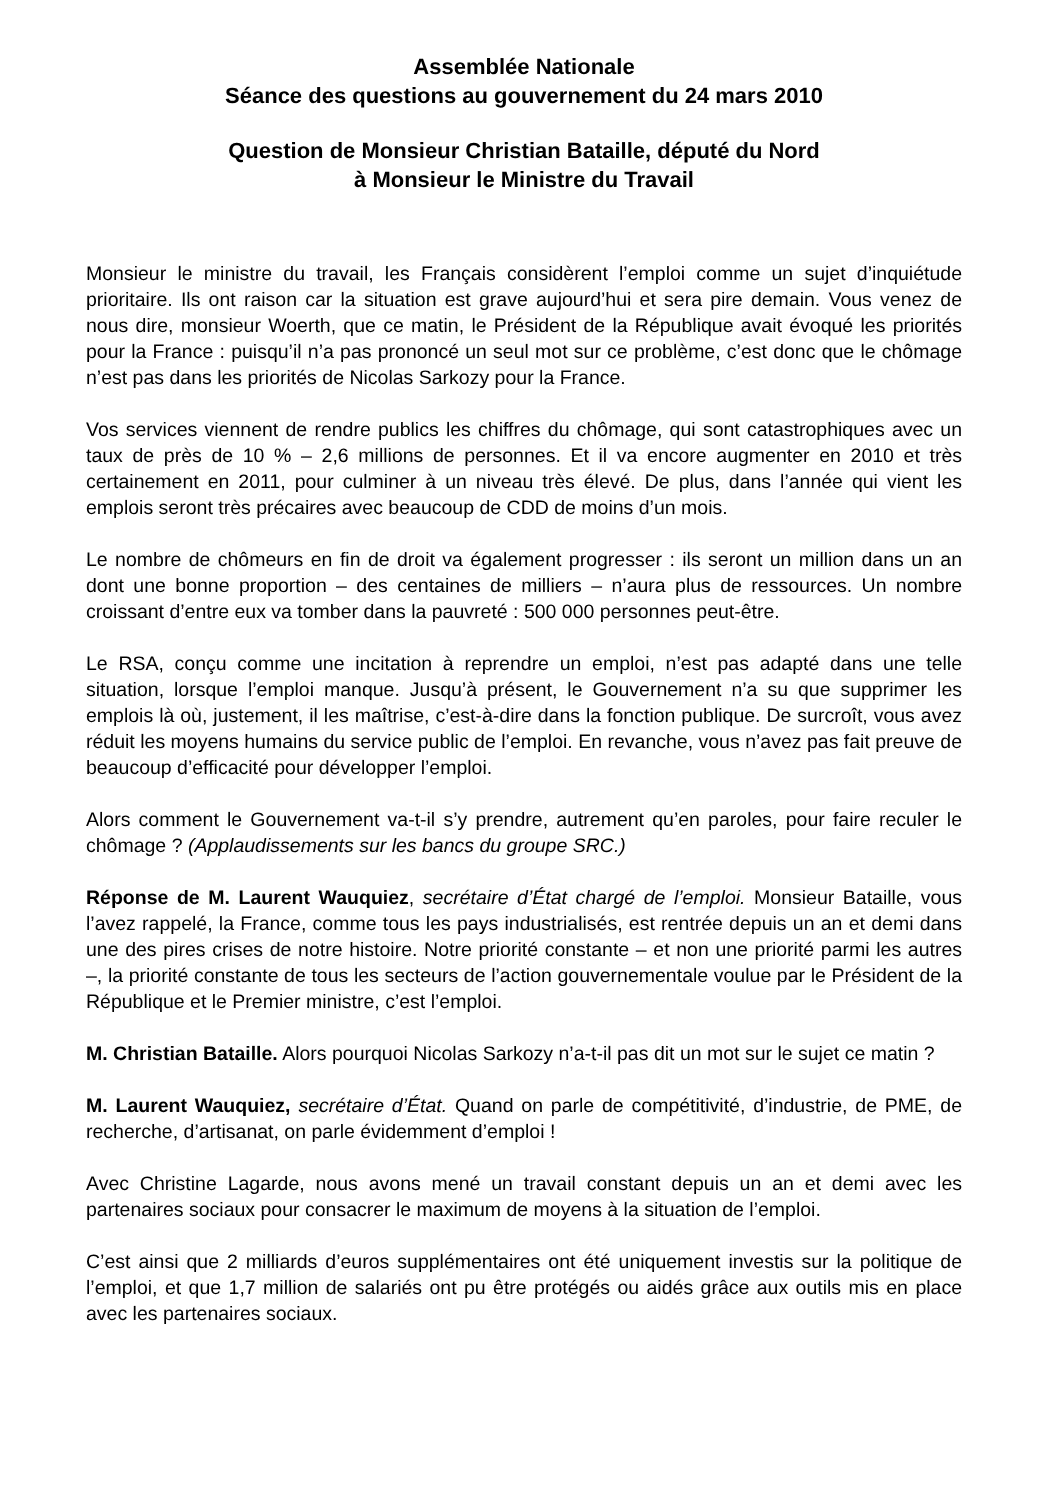Assemblée Nationale
Séance des questions au gouvernement du 24 mars 2010
Question de Monsieur Christian Bataille, député du Nord
à Monsieur le Ministre du Travail
Monsieur le ministre du travail, les Français considèrent l’emploi comme un sujet d’inquiétude prioritaire. Ils ont raison car la situation est grave aujourd’hui et sera pire demain. Vous venez de nous dire, monsieur Woerth, que ce matin, le Président de la République avait évoqué les priorités pour la France : puisqu’il n’a pas prononcé un seul mot sur ce problème, c’est donc que le chômage n’est pas dans les priorités de Nicolas Sarkozy pour la France.
Vos services viennent de rendre publics les chiffres du chômage, qui sont catastrophiques avec un taux de près de 10 % – 2,6 millions de personnes. Et il va encore augmenter en 2010 et très certainement en 2011, pour culminer à un niveau très élevé. De plus, dans l’année qui vient les emplois seront très précaires avec beaucoup de CDD de moins d’un mois.
Le nombre de chômeurs en fin de droit va également progresser : ils seront un million dans un an dont une bonne proportion – des centaines de milliers – n’aura plus de ressources. Un nombre croissant d’entre eux va tomber dans la pauvreté : 500 000 personnes peut-être.
Le RSA, conçu comme une incitation à reprendre un emploi, n’est pas adapté dans une telle situation, lorsque l’emploi manque. Jusqu’à présent, le Gouvernement n’a su que supprimer les emplois là où, justement, il les maîtrise, c’est-à-dire dans la fonction publique. De surcroît, vous avez réduit les moyens humains du service public de l’emploi. En revanche, vous n’avez pas fait preuve de beaucoup d’efficacité pour développer l’emploi.
Alors comment le Gouvernement va-t-il s’y prendre, autrement qu’en paroles, pour faire reculer le chômage ? (Applaudissements sur les bancs du groupe SRC.)
Réponse de M. Laurent Wauquiez, secrétaire d’État chargé de l’emploi. Monsieur Bataille, vous l’avez rappelé, la France, comme tous les pays industrialisés, est rentrée depuis un an et demi dans une des pires crises de notre histoire. Notre priorité constante – et non une priorité parmi les autres –, la priorité constante de tous les secteurs de l’action gouvernementale voulue par le Président de la République et le Premier ministre, c’est l’emploi.
M. Christian Bataille. Alors pourquoi Nicolas Sarkozy n’a-t-il pas dit un mot sur le sujet ce matin ?
M. Laurent Wauquiez, secrétaire d’État. Quand on parle de compétitivité, d’industrie, de PME, de recherche, d’artisanat, on parle évidemment d’emploi !
Avec Christine Lagarde, nous avons mené un travail constant depuis un an et demi avec les partenaires sociaux pour consacrer le maximum de moyens à la situation de l’emploi.
C’est ainsi que 2 milliards d’euros supplémentaires ont été uniquement investis sur la politique de l’emploi, et que 1,7 million de salariés ont pu être protégés ou aidés grâce aux outils mis en place avec les partenaires sociaux.